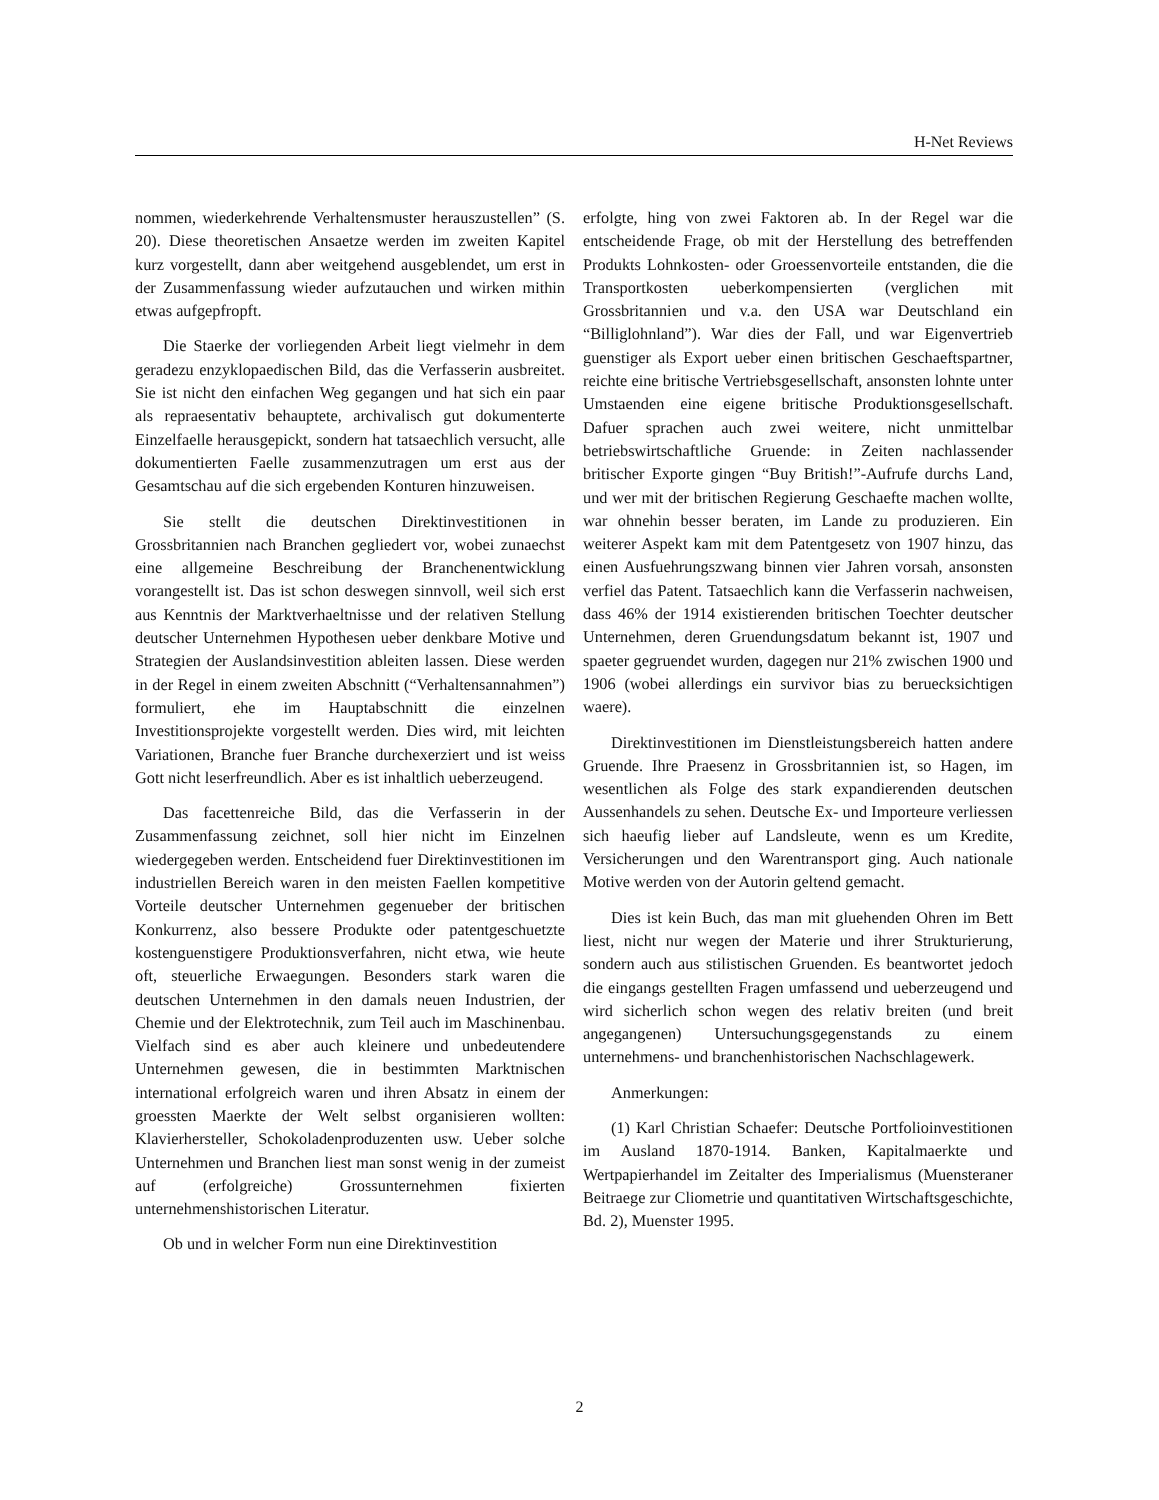H-Net Reviews
nommen, wiederkehrende Verhaltensmuster herauszustellen” (S. 20). Diese theoretischen Ansaetze werden im zweiten Kapitel kurz vorgestellt, dann aber weitgehend ausgeblendet, um erst in der Zusammenfassung wieder aufzutauchen und wirken mithin etwas aufgepfropft.
Die Staerke der vorliegenden Arbeit liegt vielmehr in dem geradezu enzyklopaedischen Bild, das die Verfasserin ausbreitet. Sie ist nicht den einfachen Weg gegangen und hat sich ein paar als repraesentativ behauptete, archivalisch gut dokumenterte Einzelfaelle herausgepickt, sondern hat tatsaechlich versucht, alle dokumentierten Faelle zusammenzutragen um erst aus der Gesamtschau auf die sich ergebenden Konturen hinzuweisen.
Sie stellt die deutschen Direktinvestitionen in Grossbritannien nach Branchen gegliedert vor, wobei zunaechst eine allgemeine Beschreibung der Branchenentwicklung vorangestellt ist. Das ist schon deswegen sinnvoll, weil sich erst aus Kenntnis der Marktverhaeltnisse und der relativen Stellung deutscher Unternehmen Hypothesen ueber denkbare Motive und Strategien der Auslandsinvestition ableiten lassen. Diese werden in der Regel in einem zweiten Abschnitt (“Verhaltensannahmen”) formuliert, ehe im Hauptabschnitt die einzelnen Investitionsprojekte vorgestellt werden. Dies wird, mit leichten Variationen, Branche fuer Branche durchexerziert und ist weiss Gott nicht leserfreundlich. Aber es ist inhaltlich ueberzeugend.
Das facettenreiche Bild, das die Verfasserin in der Zusammenfassung zeichnet, soll hier nicht im Einzelnen wiedergegeben werden. Entscheidend fuer Direktinvestitionen im industriellen Bereich waren in den meisten Faellen kompetitive Vorteile deutscher Unternehmen gegenueber der britischen Konkurrenz, also bessere Produkte oder patentgeschuetzte kostenguenstigere Produktionsverfahren, nicht etwa, wie heute oft, steuerliche Erwaegungen. Besonders stark waren die deutschen Unternehmen in den damals neuen Industrien, der Chemie und der Elektrotechnik, zum Teil auch im Maschinenbau. Vielfach sind es aber auch kleinere und unbedeutendere Unternehmen gewesen, die in bestimmten Marktnischen international erfolgreich waren und ihren Absatz in einem der groessten Maerkte der Welt selbst organisieren wollten: Klavierhersteller, Schokoladenproduzenten usw. Ueber solche Unternehmen und Branchen liest man sonst wenig in der zumeist auf (erfolgreiche) Grossunternehmen fixierten unternehmenshistorischen Literatur.
Ob und in welcher Form nun eine Direktinvestition
erfolgte, hing von zwei Faktoren ab. In der Regel war die entscheidende Frage, ob mit der Herstellung des betreffenden Produkts Lohnkosten- oder Groessenvorteile entstanden, die die Transportkosten ueberkompensierten (verglichen mit Grossbritannien und v.a. den USA war Deutschland ein “Billiglohnland”). War dies der Fall, und war Eigenvertrieb guenstiger als Export ueber einen britischen Geschaeftspartner, reichte eine britische Vertriebsgesellschaft, ansonsten lohnte unter Umstaenden eine eigene britische Produktionsgesellschaft. Dafuer sprachen auch zwei weitere, nicht unmittelbar betriebswirtschaftliche Gruende: in Zeiten nachlassender britischer Exporte gingen “Buy British!”-Aufrufe durchs Land, und wer mit der britischen Regierung Geschaefte machen wollte, war ohnehin besser beraten, im Lande zu produzieren. Ein weiterer Aspekt kam mit dem Patentgesetz von 1907 hinzu, das einen Ausfuehrungszwang binnen vier Jahren vorsah, ansonsten verfiel das Patent. Tatsaechlich kann die Verfasserin nachweisen, dass 46% der 1914 existierenden britischen Toechter deutscher Unternehmen, deren Gruendungsdatum bekannt ist, 1907 und spaeter gegruendet wurden, dagegen nur 21% zwischen 1900 und 1906 (wobei allerdings ein survivor bias zu beruecksichtigen waere).
Direktinvestitionen im Dienstleistungsbereich hatten andere Gruende. Ihre Praesenz in Grossbritannien ist, so Hagen, im wesentlichen als Folge des stark expandierenden deutschen Aussenhandels zu sehen. Deutsche Ex- und Importeure verliessen sich haeufig lieber auf Landsleute, wenn es um Kredite, Versicherungen und den Warentransport ging. Auch nationale Motive werden von der Autorin geltend gemacht.
Dies ist kein Buch, das man mit gluehenden Ohren im Bett liest, nicht nur wegen der Materie und ihrer Strukturierung, sondern auch aus stilistischen Gruenden. Es beantwortet jedoch die eingangs gestellten Fragen umfassend und ueberzeugend und wird sicherlich schon wegen des relativ breiten (und breit angegangenen) Untersuchungsgegenstands zu einem unternehmens- und branchenhistorischen Nachschlagewerk.
Anmerkungen:
(1) Karl Christian Schaefer: Deutsche Portfolioinvestitionen im Ausland 1870-1914. Banken, Kapitalmaerkte und Wertpapierhandel im Zeitalter des Imperialismus (Muensteraner Beitraege zur Cliometrie und quantitativen Wirtschaftsgeschichte, Bd. 2), Muenster 1995.
2